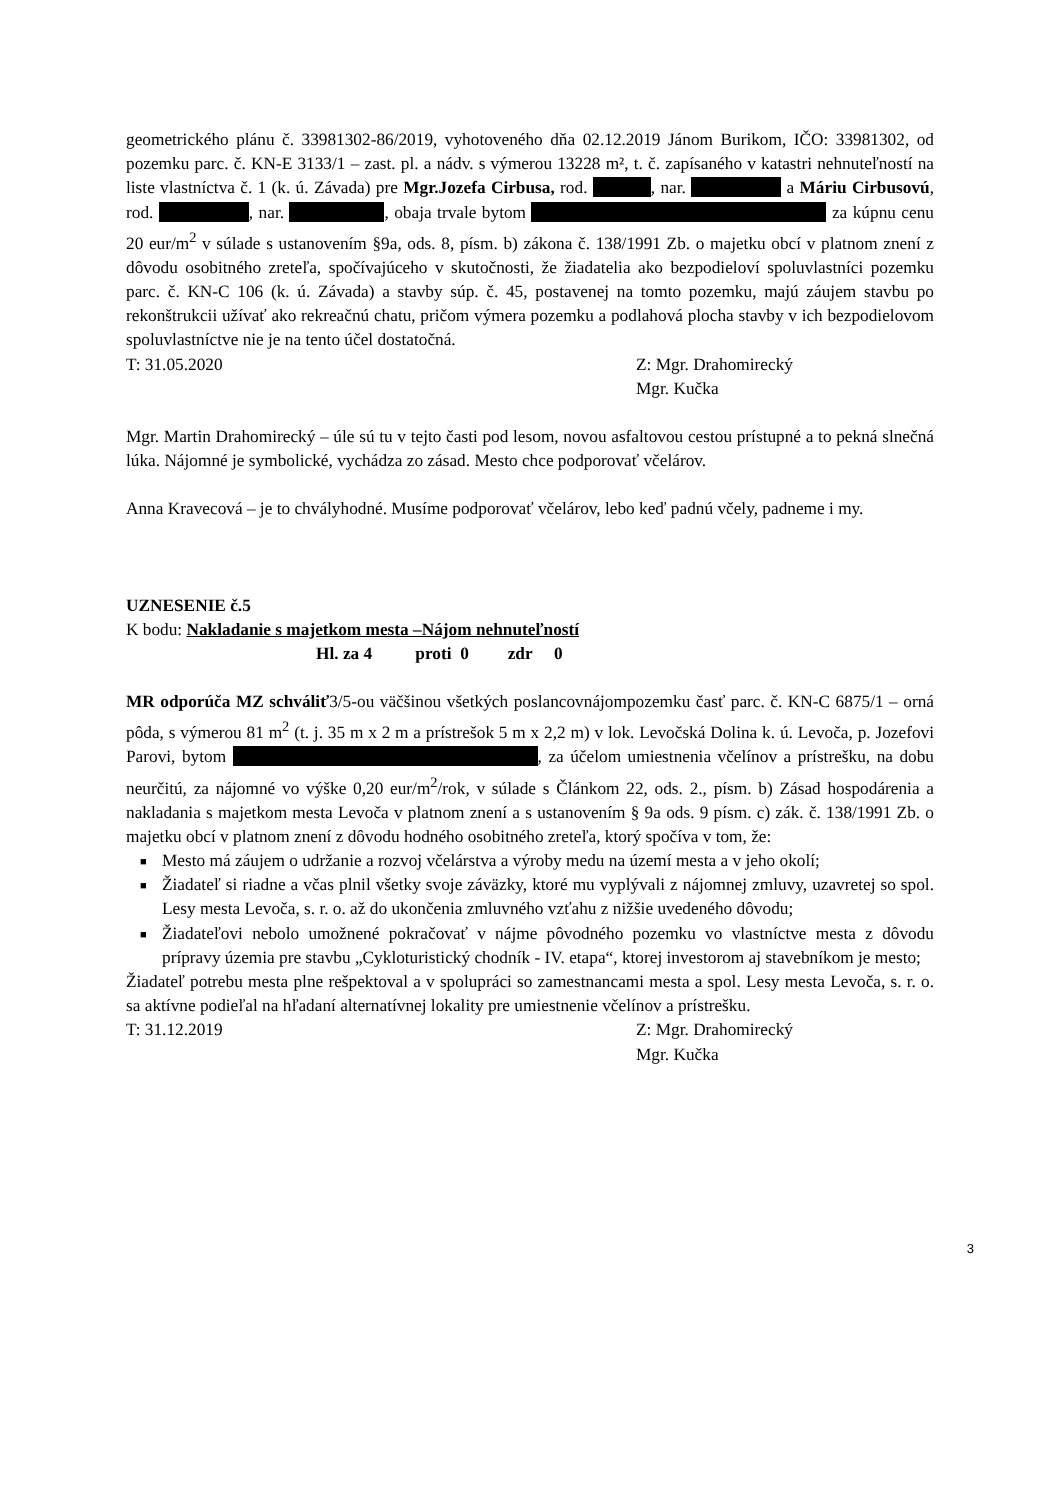geometrického plánu č. 33981302-86/2019, vyhotoveného dňa 02.12.2019 Jánom Burikom, IČO: 33981302, od pozemku parc. č. KN-E 3133/1 – zast. pl. a nádv. s výmerou 13228 m², t. č. zapísaného v katastri nehnuteľností na liste vlastníctva č. 1 (k. ú. Závada) pre Mgr.Jozefa Cirbusa, rod. , nar. a Máriu Cirbusovú, rod. , nar. , obaja trvale bytom za kúpnu cenu 20 eur/m<sup>2</sup> v súlade s ustanovením §9a, ods. 8, písm. b) zákona č. 138/1991 Zb. o majetku obcí v platnom znení z dôvodu osobitného zreteľa, spočívajúceho v skutočnosti, že žiadatelia ako bezpodieloví spoluvlastníci pozemku parc. č. KN-C 106 (k. ú. Závada) a stavby súp. č. 45, postavenej na tomto pozemku, majú záujem stavbu po rekonštrukcii užívať ako rekreačnú chatu, pričom výmera pozemku a podlahová plocha stavby v ich bezpodielovom spoluvlastníctve nie je na tento účel dostatočná.
T: 31.05.2020 Z: Mgr. Drahomirecký
Mgr. Kučka
Mgr. Martin Drahomirecký – úle sú tu v tejto časti pod lesom, novou asfaltovou cestou prístupné a to pekná slnečná lúka. Nájomné je symbolické, vychádza zo zásad. Mesto chce podporovať včelárov.
Anna Kravecová – je to chvályhodné. Musíme podporovať včelárov, lebo keď padnú včely, padneme i my.
UZNESENIE č.5
K bodu: Nakladanie s majetkom mesta –Nájom nehnuteľností
Hl. za 4 proti 0 zdr 0
MR odporúča MZ schváliť3/5-ou väčšinou všetkých poslancovnájompozemku časť parc. č. KN-C 6875/1 – orná pôda, s výmerou 81 m<sup>2</sup> (t. j. 35 m x 2 m a prístrešok 5 m x 2,2 m) v lok. Levočská Dolina k. ú. Levoča, p. Jozefovi Parovi, bytom , za účelom umiestnenia včelínov a prístrešku, na dobu neurčitú, za nájomné vo výške 0,20 eur/m<sup>2</sup>/rok, v súlade s Článkom 22, ods. 2., písm. b) Zásad hospodárenia a nakladania s majetkom mesta Levoča v platnom znení a s ustanovením § 9a ods. 9 písm. c) zák. č. 138/1991 Zb. o majetku obcí v platnom znení z dôvodu hodného osobitného zreteľa, ktorý spočíva v tom, že:
■ Mesto má záujem o udržanie a rozvoj včelárstva a výroby medu na území mesta a v jeho okolí;
■ Žiadateľ si riadne a včas plnil všetky svoje záväzky, ktoré mu vyplývali z nájomnej zmluvy, uzavretej so spol. Lesy mesta Levoča, s. r. o. až do ukončenia zmluvného vzťahu z nižšie uvedeného dôvodu;
■ Žiadateľovi nebolo umožnené pokračovať v nájme pôvodného pozemku vo vlastníctve mesta z dôvodu prípravy územia pre stavbu „Cykloturistický chodník - IV. etapa“, ktorej investorom aj stavebníkom je mesto;
Žiadateľ potrebu mesta plne rešpektoval a v spolupráci so zamestnancami mesta a spol. Lesy mesta Levoča, s. r. o. sa aktívne podieľal na hľadaní alternatívnej lokality pre umiestnenie včelínov a prístrešku.
T: 31.12.2019 Z: Mgr. Drahomirecký
Mgr. Kučka
3